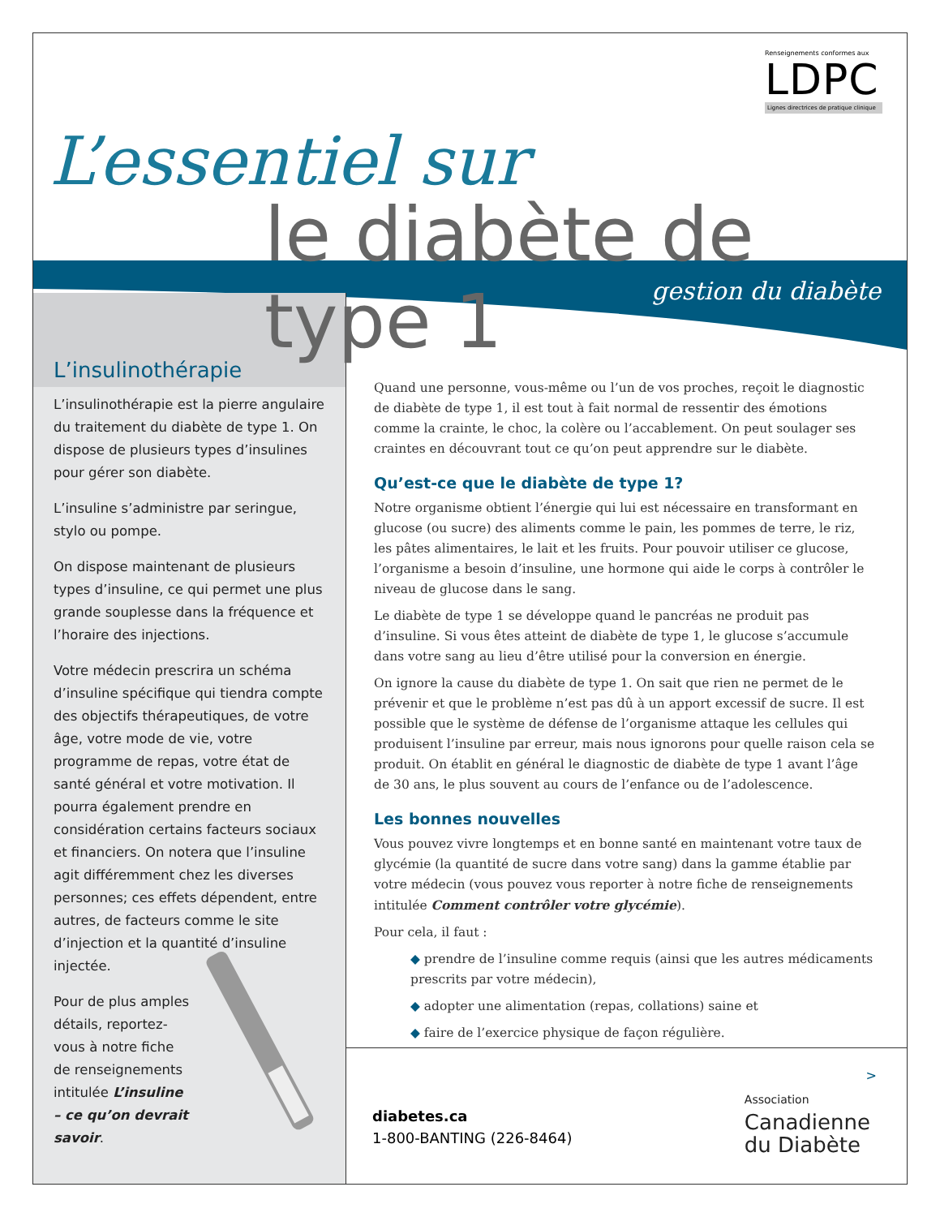Renseignements conformes aux
LDPC
Lignes directrices de pratique clinique
L’essentiel sur
le diabète de type 1
gestion du diabète
L’insulinothérapie
L’insulinothérapie est la pierre angulaire du traitement du diabète de type 1. On dispose de plusieurs types d’insulines pour gérer son diabète.
L’insuline s’administre par seringue, stylo ou pompe.
On dispose maintenant de plusieurs types d’insuline, ce qui permet une plus grande souplesse dans la fréquence et l’horaire des injections.
Votre médecin prescrira un schéma d’insuline spécifique qui tiendra compte des objectifs thérapeutiques, de votre âge, votre mode de vie, votre programme de repas, votre état de santé général et votre motivation. Il pourra également prendre en considération certains facteurs sociaux et financiers. On notera que l’insuline agit différemment chez les diverses personnes; ces effets dépendent, entre autres, de facteurs comme le site d’injection et la quantité d’insuline injectée.
Pour de plus amples détails, reportez-vous à notre fiche de renseignements intitulée L’insuline – ce qu’on devrait savoir.
Quand une personne, vous-même ou l’un de vos proches, reçoit le diagnostic de diabète de type 1, il est tout à fait normal de ressentir des émotions comme la crainte, le choc, la colère ou l’accablement. On peut soulager ses craintes en découvrant tout ce qu’on peut apprendre sur le diabète.
Qu’est-ce que le diabète de type 1?
Notre organisme obtient l’énergie qui lui est nécessaire en transformant en glucose (ou sucre) des aliments comme le pain, les pommes de terre, le riz, les pâtes alimentaires, le lait et les fruits. Pour pouvoir utiliser ce glucose, l’organisme a besoin d’insuline, une hormone qui aide le corps à contrôler le niveau de glucose dans le sang.
Le diabète de type 1 se développe quand le pancréas ne produit pas d’insuline. Si vous êtes atteint de diabète de type 1, le glucose s’accumule dans votre sang au lieu d’être utilisé pour la conversion en énergie.
On ignore la cause du diabète de type 1. On sait que rien ne permet de le prévenir et que le problème n’est pas dû à un apport excessif de sucre. Il est possible que le système de défense de l’organisme attaque les cellules qui produisent l’insuline par erreur, mais nous ignorons pour quelle raison cela se produit. On établit en général le diagnostic de diabète de type 1 avant l’âge de 30 ans, le plus souvent au cours de l’enfance ou de l’adolescence.
Les bonnes nouvelles
Vous pouvez vivre longtemps et en bonne santé en maintenant votre taux de glycémie (la quantité de sucre dans votre sang) dans la gamme établie par votre médecin (vous pouvez vous reporter à notre fiche de renseignements intitulée Comment contrôler votre glycémie).
Pour cela, il faut :
◆ prendre de l’insuline comme requis (ainsi que les autres médicaments prescrits par votre médecin),
◆ adopter une alimentation (repas, collations) saine et
◆ faire de l’exercice physique de façon régulière.
>
diabetes.ca
1-800-BANTING (226-8464)
Association
Canadienne
du Diabète